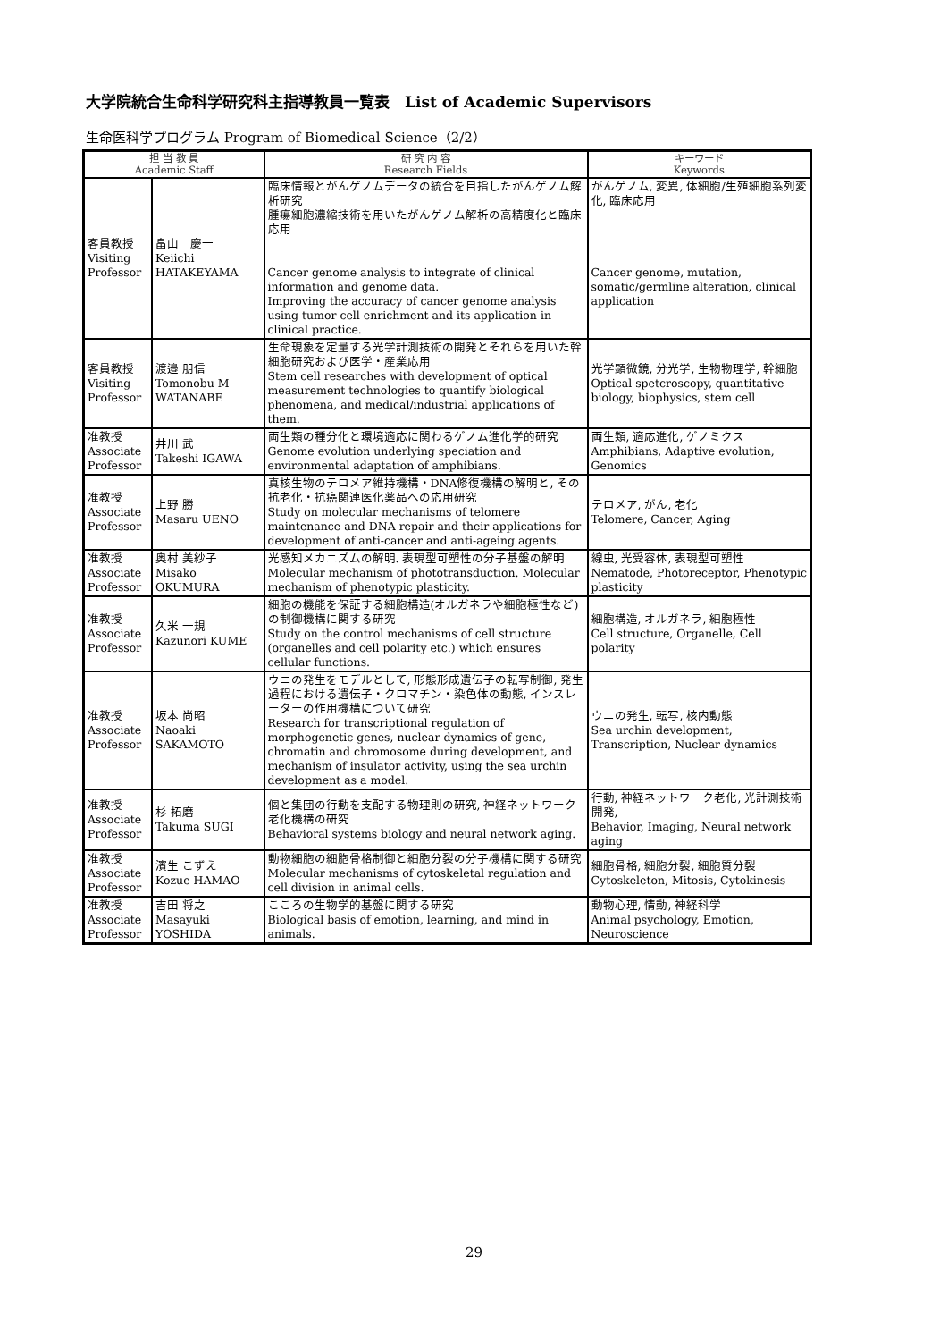大学院統合生命科学研究科主指導教員一覧表　List of Academic Supervisors
生命医科学プログラム Program of Biomedical Science（2/2）
| 担 当 教 員 Academic Staff | | 研 究 内 容 Research Fields | キーワード Keywords |
| --- | --- | --- | --- |
| 客員教授 Visiting Professor | 畠山 慶一 Keiichi HATAKEYAMA | 臨床情報とがんゲノムデータの統合を目指したがんゲノム解析研究 腫瘍細胞濃縮技術を用いたがんゲノム解析の高精度化と臨床応用 Cancer genome analysis to integrate of clinical information and genome data. Improving the accuracy of cancer genome analysis using tumor cell enrichment and its application in clinical practice. | がんゲノム, 変異, 体細胞/生殖細胞系列変化, 臨床応用 Cancer genome, mutation, somatic/germline alteration, clinical application |
| 客員教授 Visiting Professor | 渡邉 朋信 Tomonobu M WATANABE | 生命現象を定量する光学計測技術の開発とそれらを用いた幹細胞研究および医学・産業応用 Stem cell researches with development of optical measurement technologies to quantify biological phenomena, and medical/industrial applications of them. | 光学顕微鏡, 分光学, 生物物理学, 幹細胞 Optical spetcroscopy, quantitative biology, biophysics, stem cell |
| 准教授 Associate Professor | 井川 武 Takeshi IGAWA | 両生類の種分化と環境適応に関わるゲノム進化学的研究 Genome evolution underlying speciation and environmental adaptation of amphibians. | 両生類, 適応進化, ゲノミクス Amphibians, Adaptive evolution, Genomics |
| 准教授 Associate Professor | 上野 勝 Masaru UENO | 真核生物のテロメア維持機構・DNA修復機構の解明と, その抗老化・抗癌関連医化薬品への応用研究 Study on molecular mechanisms of telomere maintenance and DNA repair and their applications for development of anti-cancer and anti-ageing agents. | テロメア, がん, 老化 Telomere, Cancer, Aging |
| 准教授 Associate Professor | 奥村 美紗子 Misako OKUMURA | 光感知メカニズムの解明. 表現型可塑性の分子基盤の解明 Molecular mechanism of phototransduction. Molecular mechanism of phenotypic plasticity. | 線虫, 光受容体, 表現型可塑性 Nematode, Photoreceptor, Phenotypic plasticity |
| 准教授 Associate Professor | 久米 一規 Kazunori KUME | 細胞の機能を保証する細胞構造(オルガネラや細胞極性など)の制御機構に関する研究 Study on the control mechanisms of cell structure (organelles and cell polarity etc.) which ensures cellular functions. | 細胞構造, オルガネラ, 細胞極性 Cell structure, Organelle, Cell polarity |
| 准教授 Associate Professor | 坂本 尚昭 Naoaki SAKAMOTO | ウニの発生をモデルとして, 形態形成遺伝子の転写制御, 発生過程における遺伝子・クロマチン・染色体の動態, インスレーターの作用機構について研究 Research for transcriptional regulation of morphogenetic genes, nuclear dynamics of gene, chromatin and chromosome during development, and mechanism of insulator activity, using the sea urchin development as a model. | ウニの発生, 転写, 核内動態 Sea urchin development, Transcription, Nuclear dynamics |
| 准教授 Associate Professor | 杉 拓磨 Takuma SUGI | 個と集団の行動を支配する物理則の研究, 神経ネットワーク老化機構の研究 Behavioral systems biology and neural network aging. | 行動, 神経ネットワーク老化, 光計測技術開発, Behavior, Imaging, Neural network aging |
| 准教授 Associate Professor | 濱生 こずえ Kozue HAMAO | 動物細胞の細胞骨格制御と細胞分裂の分子機構に関する研究 Molecular mechanisms of cytoskeletal regulation and cell division in animal cells. | 細胞骨格, 細胞分裂, 細胞質分裂 Cytoskeleton, Mitosis, Cytokinesis |
| 准教授 Associate Professor | 吉田 将之 Masayuki YOSHIDA | こころの生物学的基盤に関する研究 Biological basis of emotion, learning, and mind in animals. | 動物心理, 情動, 神経科学 Animal psychology, Emotion, Neuroscience |
29